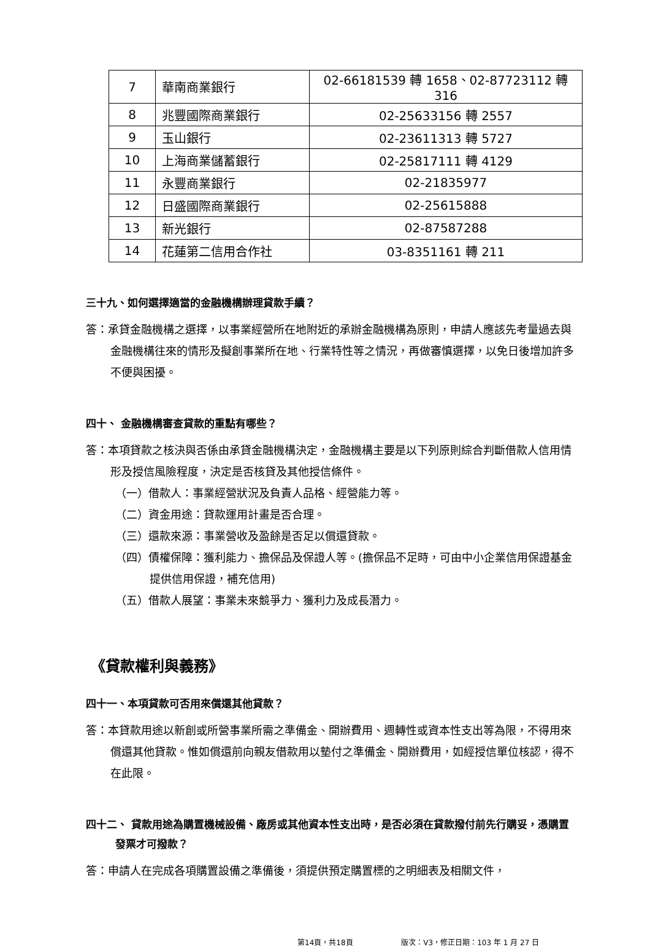| 7 | 華南商業銀行 | 02-66181539 轉 1658、02-87723112 轉 316 |
| 8 | 兆豐國際商業銀行 | 02-25633156 轉 2557 |
| 9 | 玉山銀行 | 02-23611313 轉 5727 |
| 10 | 上海商業儲蓄銀行 | 02-25817111 轉 4129 |
| 11 | 永豐商業銀行 | 02-21835977 |
| 12 | 日盛國際商業銀行 | 02-25615888 |
| 13 | 新光銀行 | 02-87587288 |
| 14 | 花蓮第二信用合作社 | 03-8351161 轉 211 |
三十九、如何選擇適當的金融機構辦理貸款手續？
答：承貸金融機構之選擇，以事業經營所在地附近的承辦金融機構為原則，申請人應該先考量過去與金融機構往來的情形及擬創事業所在地、行業特性等之情況，再做審慎選擇，以免日後增加許多不便與困擾。
四十、 金融機構審查貸款的重點有哪些？
答：本項貸款之核決與否係由承貸金融機構決定，金融機構主要是以下列原則綜合判斷借款人信用情形及授信風險程度，決定是否核貸及其他授信條件。
（一）借款人：事業經營狀況及負責人品格、經營能力等。
（二）資金用途：貸款運用計畫是否合理。
（三）還款來源：事業營收及盈餘是否足以償還貸款。
（四）債權保障：獲利能力、擔保品及保證人等。(擔保品不足時，可由中小企業信用保證基金提供信用保證，補充信用)
（五）借款人展望：事業未來競爭力、獲利力及成長潛力。
《貸款權利與義務》
四十一、本項貸款可否用來償還其他貸款？
答：本貸款用途以新創或所營事業所需之準備金、開辦費用、週轉性或資本性支出等為限，不得用來償還其他貸款。惟如償還前向親友借款用以墊付之準備金、開辦費用，如經授信單位核認，得不在此限。
四十二、 貸款用途為購置機械設備、廠房或其他資本性支出時，是否必須在貸款撥付前先行購妥，憑購置發票才可撥款？
答：申請人在完成各項購置設備之準備後，須提供預定購置標的之明細表及相關文件，
第14頁，共18頁 版次：V3，修正日期：103 年 1 月 27 日